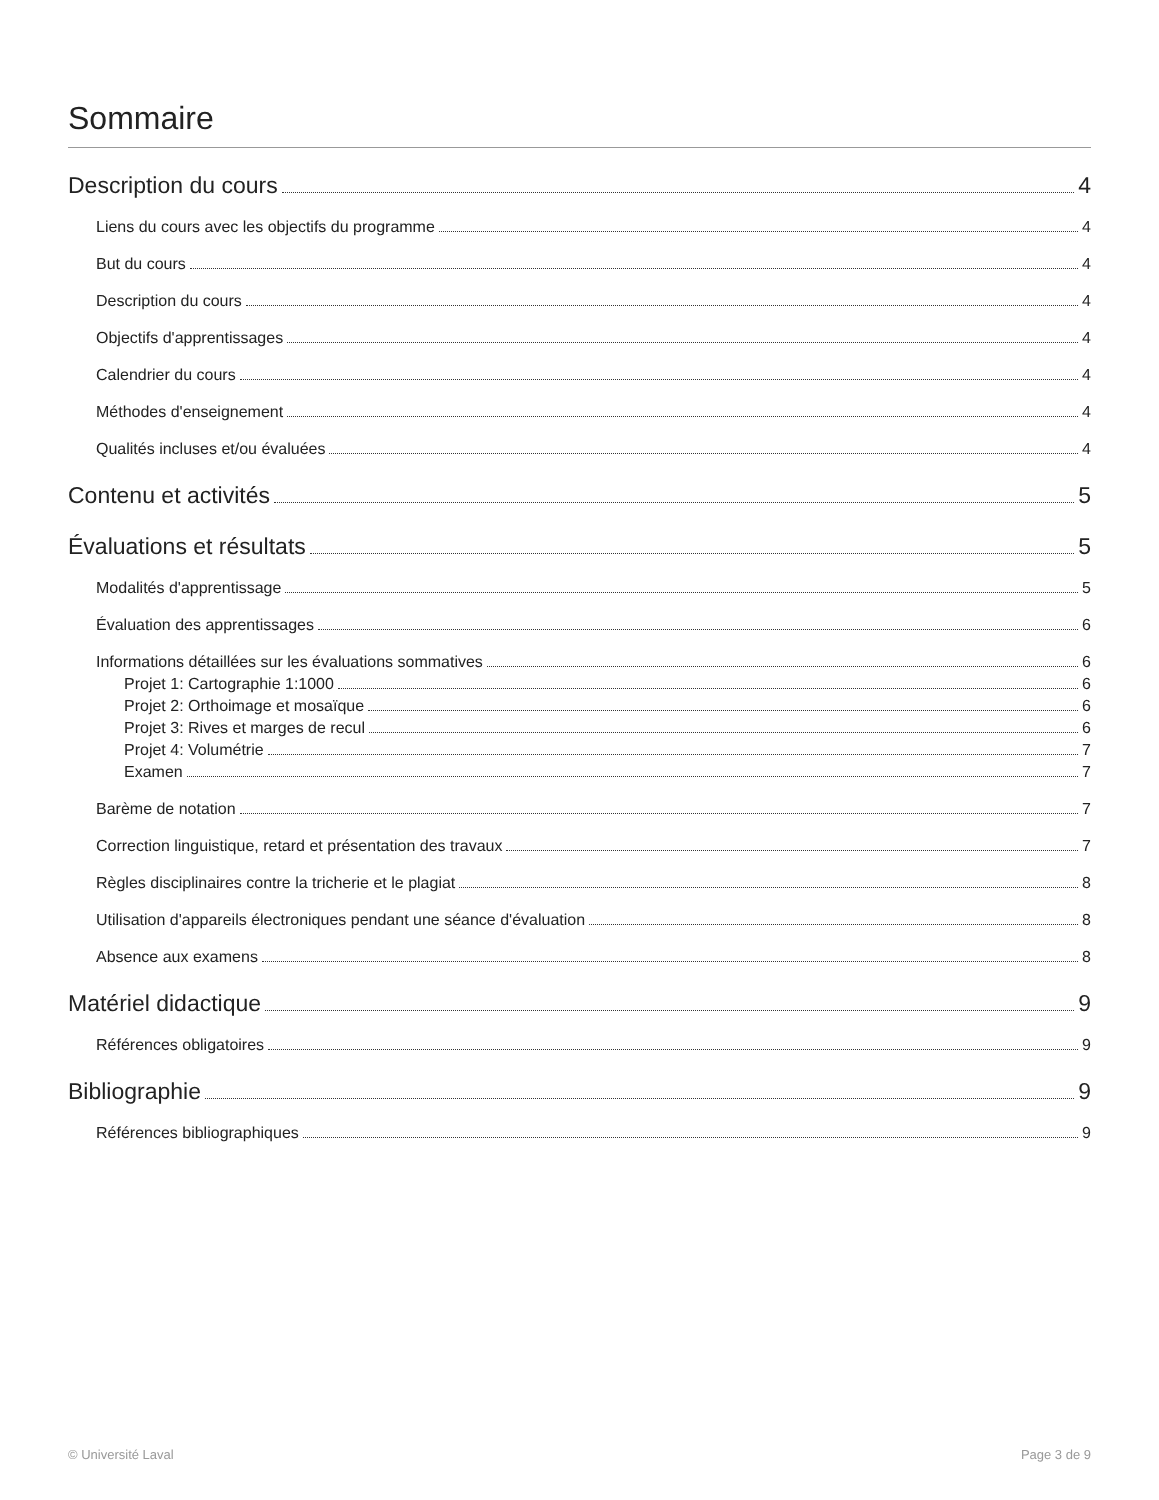Sommaire
Description du cours 4
Liens du cours avec les objectifs du programme 4
But du cours 4
Description du cours 4
Objectifs d'apprentissages 4
Calendrier du cours 4
Méthodes d'enseignement 4
Qualités incluses et/ou évaluées 4
Contenu et activités 5
Évaluations et résultats 5
Modalités d'apprentissage 5
Évaluation des apprentissages 6
Informations détaillées sur les évaluations sommatives 6
Projet 1: Cartographie 1:1000 6
Projet 2: Orthoimage et mosaïque 6
Projet 3: Rives et marges de recul 6
Projet 4: Volumétrie 7
Examen 7
Barème de notation 7
Correction linguistique, retard et présentation des travaux 7
Règles disciplinaires contre la tricherie et le plagiat 8
Utilisation d'appareils électroniques pendant une séance d'évaluation 8
Absence aux examens 8
Matériel didactique 9
Références obligatoires 9
Bibliographie 9
Références bibliographiques 9
© Université Laval Page 3 de 9